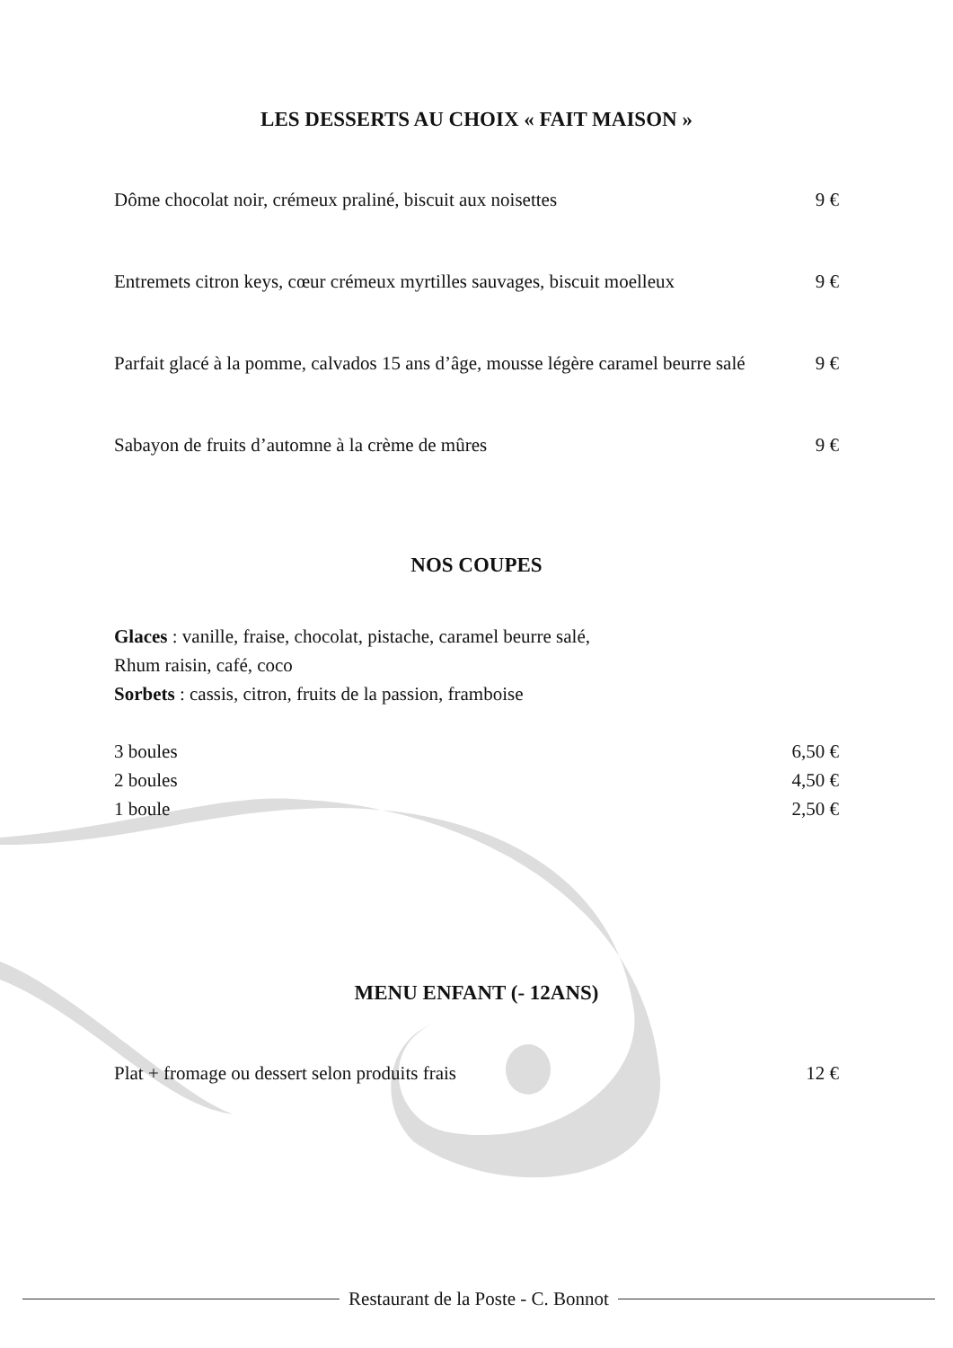LES DESSERTS AU CHOIX « FAIT MAISON »
Dôme chocolat noir, crémeux praliné, biscuit aux noisettes 9 €
Entremets citron keys, cœur crémeux myrtilles sauvages, biscuit moelleux 9 €
Parfait glacé à la pomme, calvados 15 ans d’âge, mousse légère caramel beurre salé 9 €
Sabayon de fruits d’automne à la crème de mûres 9 €
NOS COUPES
Glaces : vanille, fraise, chocolat, pistache, caramel beurre salé,
Rhum raisin, café, coco
Sorbets : cassis, citron, fruits de la passion, framboise
3 boules 6,50 €
2 boules 4,50 €
1 boule 2,50 €
MENU ENFANT (- 12ANS)
Plat + fromage ou dessert selon produits frais 12 €
Restaurant de la Poste - C. Bonnot